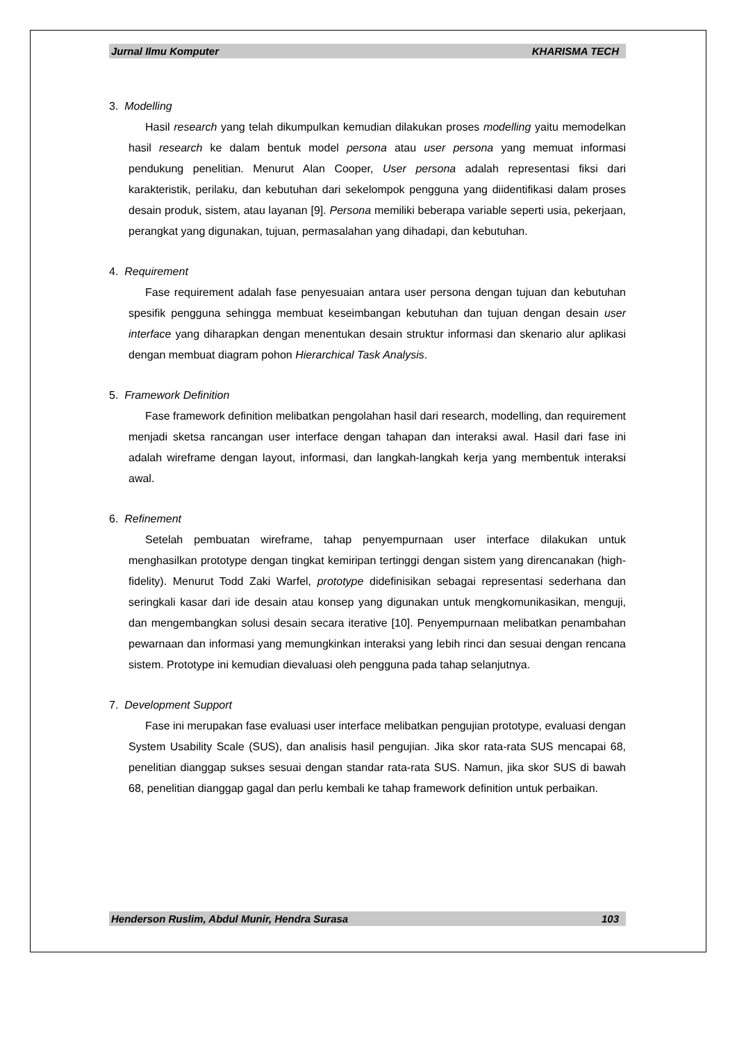Jurnal Ilmu Komputer KHARISMA TECH
3. Modelling
Hasil research yang telah dikumpulkan kemudian dilakukan proses modelling yaitu memodelkan hasil research ke dalam bentuk model persona atau user persona yang memuat informasi pendukung penelitian. Menurut Alan Cooper, User persona adalah representasi fiksi dari karakteristik, perilaku, dan kebutuhan dari sekelompok pengguna yang diidentifikasi dalam proses desain produk, sistem, atau layanan [9]. Persona memiliki beberapa variable seperti usia, pekerjaan, perangkat yang digunakan, tujuan, permasalahan yang dihadapi, dan kebutuhan.
4. Requirement
Fase requirement adalah fase penyesuaian antara user persona dengan tujuan dan kebutuhan spesifik pengguna sehingga membuat keseimbangan kebutuhan dan tujuan dengan desain user interface yang diharapkan dengan menentukan desain struktur informasi dan skenario alur aplikasi dengan membuat diagram pohon Hierarchical Task Analysis.
5. Framework Definition
Fase framework definition melibatkan pengolahan hasil dari research, modelling, dan requirement menjadi sketsa rancangan user interface dengan tahapan dan interaksi awal. Hasil dari fase ini adalah wireframe dengan layout, informasi, dan langkah-langkah kerja yang membentuk interaksi awal.
6. Refinement
Setelah pembuatan wireframe, tahap penyempurnaan user interface dilakukan untuk menghasilkan prototype dengan tingkat kemiripan tertinggi dengan sistem yang direncanakan (high-fidelity). Menurut Todd Zaki Warfel, prototype didefinisikan sebagai representasi sederhana dan seringkali kasar dari ide desain atau konsep yang digunakan untuk mengkomunikasikan, menguji, dan mengembangkan solusi desain secara iterative [10]. Penyempurnaan melibatkan penambahan pewarnaan dan informasi yang memungkinkan interaksi yang lebih rinci dan sesuai dengan rencana sistem. Prototype ini kemudian dievaluasi oleh pengguna pada tahap selanjutnya.
7. Development Support
Fase ini merupakan fase evaluasi user interface melibatkan pengujian prototype, evaluasi dengan System Usability Scale (SUS), dan analisis hasil pengujian. Jika skor rata-rata SUS mencapai 68, penelitian dianggap sukses sesuai dengan standar rata-rata SUS. Namun, jika skor SUS di bawah 68, penelitian dianggap gagal dan perlu kembali ke tahap framework definition untuk perbaikan.
Henderson Ruslim, Abdul Munir, Hendra Surasa 103